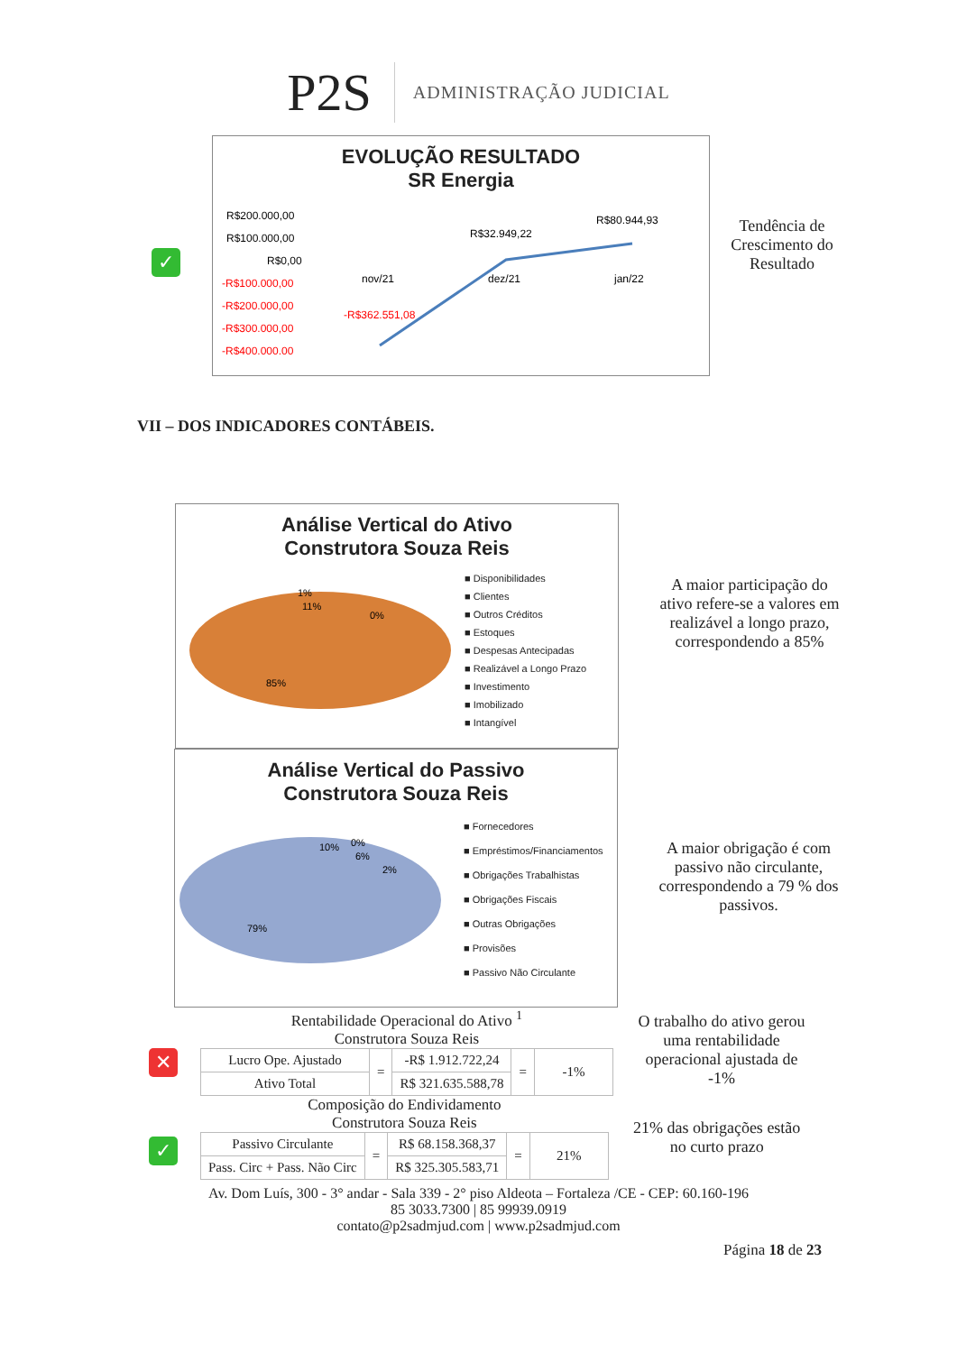P2S
ADMINISTRAÇÃO JUDICIAL
✓
EVOLUÇÃO RESULTADO
SR Energia
R$200.000,00
R$100.000,00
R$0,00
-R$100.000,00
-R$200.000,00
-R$300.000,00
-R$400.000,00
nov/21
dez/21
jan/22
R$32.949,22
R$80.944,93
-R$362.551,08
Tendência de Crescimento do Resultado
VII – DOS INDICADORES CONTÁBEIS.
Análise Vertical do Ativo
Construtora Souza Reis
11%
0%
85%
1%
■ Disponibilidades
■ Clientes
■ Outros Créditos
■ Estoques
■ Despesas Antecipadas
■ Realizável a Longo Prazo
■ Investimento
■ Imobilizado
■ Intangível
A maior participação do ativo refere-se a valores em realizável a longo prazo, correspondendo a 85%
Análise Vertical do Passivo
Construtora Souza Reis
10%
6%
2%
79%
0%
■ Fornecedores
■ Empréstimos/Financiamentos
■ Obrigações Trabalhistas
■ Obrigações Fiscais
■ Outras Obrigações
■ Provisões
■ Passivo Não Circulante
A maior obrigação é com passivo não circulante, correspondendo a 79 % dos passivos.
✕
Rentabilidade Operacional do Ativo <sup>1</sup>
Construtora Souza Reis
| Lucro Ope. Ajustado | = | -R$ 1.912.722,24 | = | -1% |
| Ativo Total | | R$ 321.635.588,78 | | |
O trabalho do ativo gerou uma rentabilidade operacional ajustada de -1%
✓
Composição do Endividamento
Construtora Souza Reis
| Passivo Circulante | = | R$ 68.158.368,37 | = | 21% |
| Pass. Circ + Pass. Não Circ | | R$ 325.305.583,71 | | |
21% das obrigações estão no curto prazo
Av. Dom Luís, 300 - 3° andar - Sala 339 - 2° piso Aldeota – Fortaleza /CE - CEP: 60.160-196
85 3033.7300 | 85 99939.0919
contato@p2sadmjud.com | www.p2sadmjud.com
Página 18 de 23